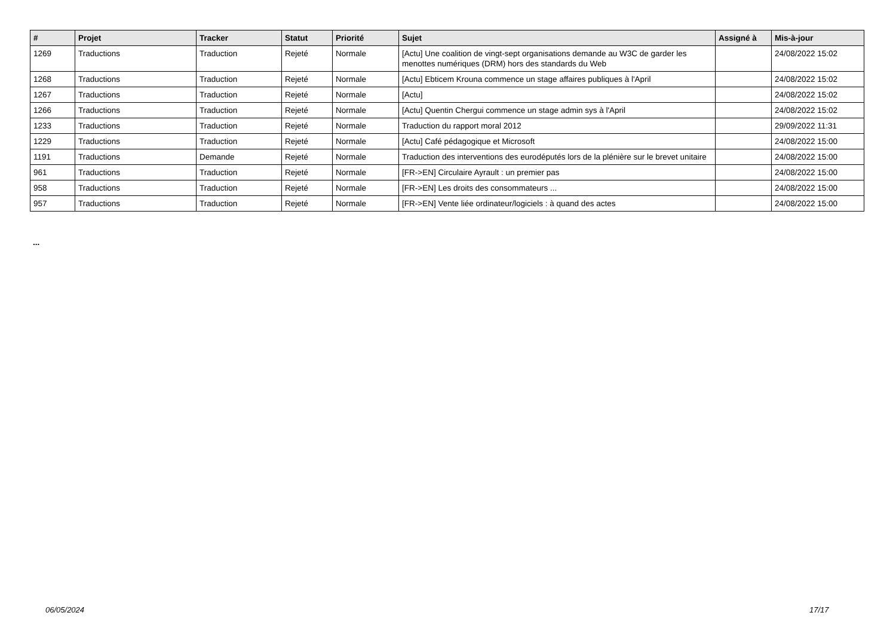| # | Projet | Tracker | Statut | Priorité | Sujet | Assigné à | Mis-à-jour |
| --- | --- | --- | --- | --- | --- | --- | --- |
| 1269 | Traductions | Traduction | Rejeté | Normale | [Actu] Une coalition de vingt-sept organisations demande au W3C de garder les menottes numériques (DRM) hors des standards du Web | | 24/08/2022 15:02 |
| 1268 | Traductions | Traduction | Rejeté | Normale | [Actu] Ebticem Krouna commence un stage affaires publiques à l'April | | 24/08/2022 15:02 |
| 1267 | Traductions | Traduction | Rejeté | Normale | [Actu] | | 24/08/2022 15:02 |
| 1266 | Traductions | Traduction | Rejeté | Normale | [Actu] Quentin Chergui commence un stage admin sys à l'April | | 24/08/2022 15:02 |
| 1233 | Traductions | Traduction | Rejeté | Normale | Traduction du rapport moral 2012 | | 29/09/2022 11:31 |
| 1229 | Traductions | Traduction | Rejeté | Normale | [Actu] Café pédagogique et Microsoft | | 24/08/2022 15:00 |
| 1191 | Traductions | Demande | Rejeté | Normale | Traduction des interventions des eurodéputés lors de la plénière sur le brevet unitaire | | 24/08/2022 15:00 |
| 961 | Traductions | Traduction | Rejeté | Normale | [FR->EN] Circulaire Ayrault : un premier pas | | 24/08/2022 15:00 |
| 958 | Traductions | Traduction | Rejeté | Normale | [FR->EN] Les droits des consommateurs ... | | 24/08/2022 15:00 |
| 957 | Traductions | Traduction | Rejeté | Normale | [FR->EN] Vente liée ordinateur/logiciels : à quand des actes | | 24/08/2022 15:00 |
...
06/05/2024 17/17